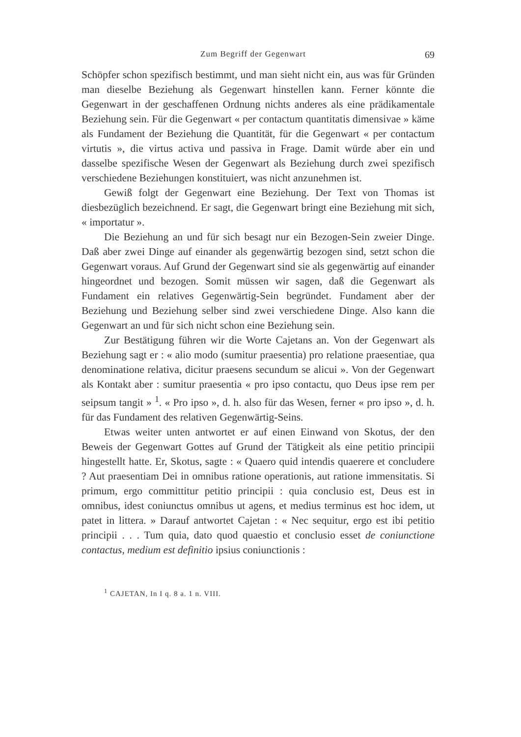Zum Begriff der Gegenwart 69
Schöpfer schon spezifisch bestimmt, und man sieht nicht ein, aus was für Gründen man dieselbe Beziehung als Gegenwart hinstellen kann. Ferner könnte die Gegenwart in der geschaffenen Ordnung nichts anderes als eine prädikamentale Beziehung sein. Für die Gegenwart « per contactum quantitatis dimensivae » käme als Fundament der Beziehung die Quantität, für die Gegenwart « per contactum virtutis », die virtus activa und passiva in Frage. Damit würde aber ein und dasselbe spezifische Wesen der Gegenwart als Beziehung durch zwei spezifisch verschiedene Beziehungen konstituiert, was nicht anzunehmen ist.
Gewiß folgt der Gegenwart eine Beziehung. Der Text von Thomas ist diesbezüglich bezeichnend. Er sagt, die Gegenwart bringt eine Beziehung mit sich, « importatur ».
Die Beziehung an und für sich besagt nur ein Bezogen-Sein zweier Dinge. Daß aber zwei Dinge auf einander als gegenwärtig bezogen sind, setzt schon die Gegenwart voraus. Auf Grund der Gegenwart sind sie als gegenwärtig auf einander hingeordnet und bezogen. Somit müssen wir sagen, daß die Gegenwart als Fundament ein relatives Gegenwärtig-Sein begründet. Fundament aber der Beziehung und Beziehung selber sind zwei verschiedene Dinge. Also kann die Gegenwart an und für sich nicht schon eine Beziehung sein.
Zur Bestätigung führen wir die Worte Cajetans an. Von der Gegenwart als Beziehung sagt er : « alio modo (sumitur praesentia) pro relatione praesentiae, qua denominatione relativa, dicitur praesens secundum se alicui ». Von der Gegenwart als Kontakt aber : sumitur praesentia « pro ipso contactu, quo Deus ipse rem per seipsum tangit » <sup>1</sup>. « Pro ipso », d. h. also für das Wesen, ferner « pro ipso », d. h. für das Fundament des relativen Gegenwärtig-Seins.
Etwas weiter unten antwortet er auf einen Einwand von Skotus, der den Beweis der Gegenwart Gottes auf Grund der Tätigkeit als eine petitio principii hingestellt hatte. Er, Skotus, sagte : « Quaero quid intendis quaerere et concludere ? Aut praesentiam Dei in omnibus ratione operationis, aut ratione immensitatis. Si primum, ergo committitur petitio principii : quia conclusio est, Deus est in omnibus, idest coniunctus omnibus ut agens, et medius terminus est hoc idem, ut patet in littera. » Darauf antwortet Cajetan : « Nec sequitur, ergo est ibi petitio principii . . . Tum quia, dato quod quaestio et conclusio esset de coniunctione contactus, medium est definitio ipsius coniunctionis :
<sup>1</sup> CAJETAN, In I q. 8 a. 1 n. VIII.